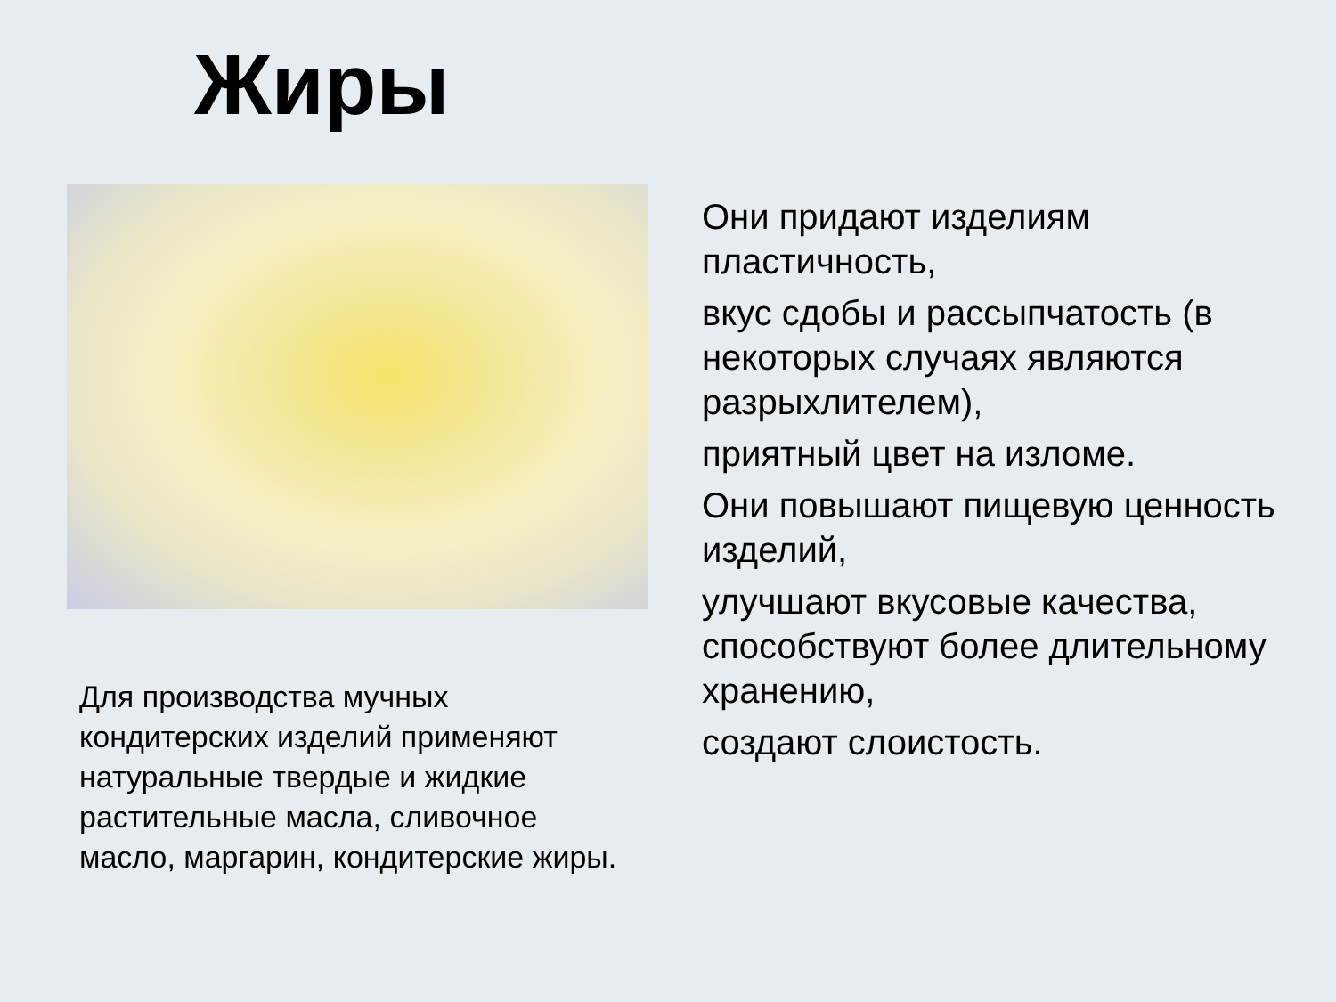Жиры
Они придают изделиям пластичность,
вкус сдобы и рассыпчатость (в некоторых случаях являются разрыхлителем),
приятный цвет на изломе.
Они повышают пищевую ценность изделий,
улучшают вкусовые качества, способствуют более длительному хранению,
создают слоистость.
Для производства мучных кондитерских изделий применяют натуральные твердые и жидкие растительные масла, сливочное масло, маргарин, кондитерские жиры.